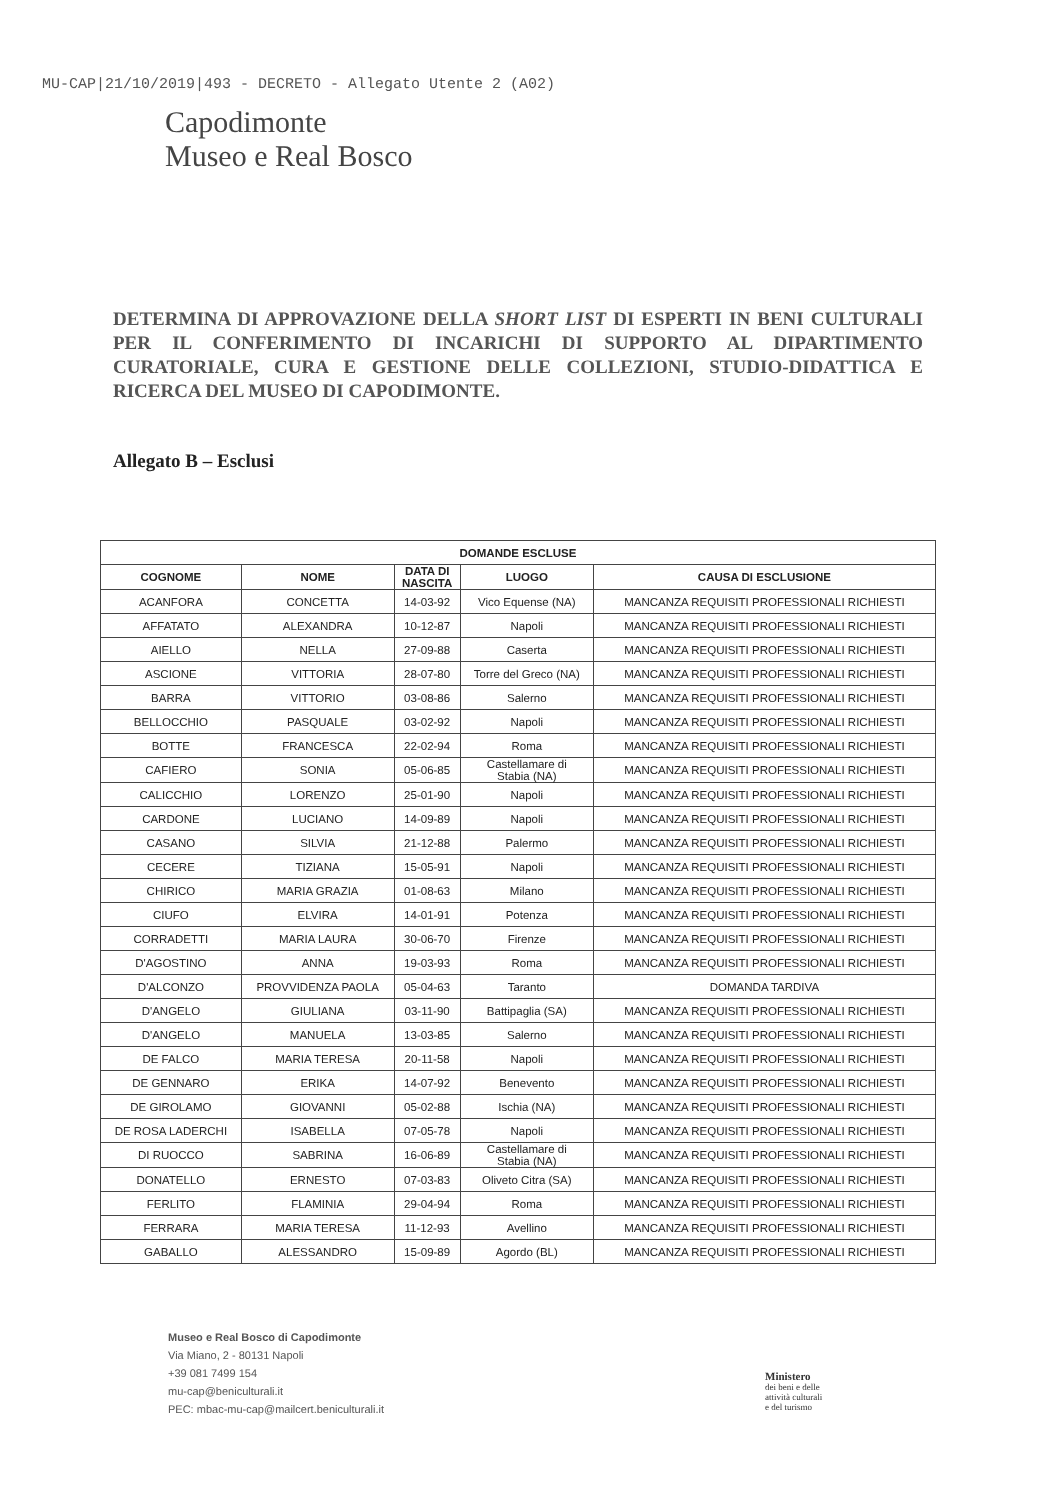MU-CAP|21/10/2019|493 - DECRETO - Allegato Utente 2 (A02)
Capodimonte
Museo e Real Bosco
DETERMINA DI APPROVAZIONE DELLA SHORT LIST DI ESPERTI IN BENI CULTURALI PER IL CONFERIMENTO DI INCARICHI DI SUPPORTO AL DIPARTIMENTO CURATORIALE, CURA E GESTIONE DELLE COLLEZIONI, STUDIO-DIDATTICA E RICERCA DEL MUSEO DI CAPODIMONTE.
Allegato B – Esclusi
| DOMANDE ESCLUSE | | | | |
| --- | --- | --- | --- | --- |
| COGNOME | NOME | DATA DI NASCITA | LUOGO | CAUSA DI ESCLUSIONE |
| ACANFORA | CONCETTA | 14-03-92 | Vico Equense (NA) | MANCANZA REQUISITI PROFESSIONALI RICHIESTI |
| AFFATATO | ALEXANDRA | 10-12-87 | Napoli | MANCANZA REQUISITI PROFESSIONALI RICHIESTI |
| AIELLO | NELLA | 27-09-88 | Caserta | MANCANZA REQUISITI PROFESSIONALI RICHIESTI |
| ASCIONE | VITTORIA | 28-07-80 | Torre del Greco (NA) | MANCANZA REQUISITI PROFESSIONALI RICHIESTI |
| BARRA | VITTORIO | 03-08-86 | Salerno | MANCANZA REQUISITI PROFESSIONALI RICHIESTI |
| BELLOCCHIO | PASQUALE | 03-02-92 | Napoli | MANCANZA REQUISITI PROFESSIONALI RICHIESTI |
| BOTTE | FRANCESCA | 22-02-94 | Roma | MANCANZA REQUISITI PROFESSIONALI RICHIESTI |
| CAFIERO | SONIA | 05-06-85 | Castellamare di Stabia (NA) | MANCANZA REQUISITI PROFESSIONALI RICHIESTI |
| CALICCHIO | LORENZO | 25-01-90 | Napoli | MANCANZA REQUISITI PROFESSIONALI RICHIESTI |
| CARDONE | LUCIANO | 14-09-89 | Napoli | MANCANZA REQUISITI PROFESSIONALI RICHIESTI |
| CASANO | SILVIA | 21-12-88 | Palermo | MANCANZA REQUISITI PROFESSIONALI RICHIESTI |
| CECERE | TIZIANA | 15-05-91 | Napoli | MANCANZA REQUISITI PROFESSIONALI RICHIESTI |
| CHIRICO | MARIA GRAZIA | 01-08-63 | Milano | MANCANZA REQUISITI PROFESSIONALI RICHIESTI |
| CIUFO | ELVIRA | 14-01-91 | Potenza | MANCANZA REQUISITI PROFESSIONALI RICHIESTI |
| CORRADETTI | MARIA LAURA | 30-06-70 | Firenze | MANCANZA REQUISITI PROFESSIONALI RICHIESTI |
| D'AGOSTINO | ANNA | 19-03-93 | Roma | MANCANZA REQUISITI PROFESSIONALI RICHIESTI |
| D'ALCONZO | PROVVIDENZA PAOLA | 05-04-63 | Taranto | DOMANDA TARDIVA |
| D'ANGELO | GIULIANA | 03-11-90 | Battipaglia (SA) | MANCANZA REQUISITI PROFESSIONALI RICHIESTI |
| D'ANGELO | MANUELA | 13-03-85 | Salerno | MANCANZA REQUISITI PROFESSIONALI RICHIESTI |
| DE FALCO | MARIA TERESA | 20-11-58 | Napoli | MANCANZA REQUISITI PROFESSIONALI RICHIESTI |
| DE GENNARO | ERIKA | 14-07-92 | Benevento | MANCANZA REQUISITI PROFESSIONALI RICHIESTI |
| DE GIROLAMO | GIOVANNI | 05-02-88 | Ischia (NA) | MANCANZA REQUISITI PROFESSIONALI RICHIESTI |
| DE ROSA LADERCHI | ISABELLA | 07-05-78 | Napoli | MANCANZA REQUISITI PROFESSIONALI RICHIESTI |
| DI RUOCCO | SABRINA | 16-06-89 | Castellamare di Stabia (NA) | MANCANZA REQUISITI PROFESSIONALI RICHIESTI |
| DONATELLO | ERNESTO | 07-03-83 | Oliveto Citra (SA) | MANCANZA REQUISITI PROFESSIONALI RICHIESTI |
| FERLITO | FLAMINIA | 29-04-94 | Roma | MANCANZA REQUISITI PROFESSIONALI RICHIESTI |
| FERRARA | MARIA TERESA | 11-12-93 | Avellino | MANCANZA REQUISITI PROFESSIONALI RICHIESTI |
| GABALLO | ALESSANDRO | 15-09-89 | Agordo (BL) | MANCANZA REQUISITI PROFESSIONALI RICHIESTI |
Museo e Real Bosco di Capodimonte
Via Miano, 2 - 80131 Napoli
+39 081 7499 154
mu-cap@beniculturali.it
PEC: mbac-mu-cap@mailcert.beniculturali.it
Ministero
dei beni e delle
attività culturali
e del turismo